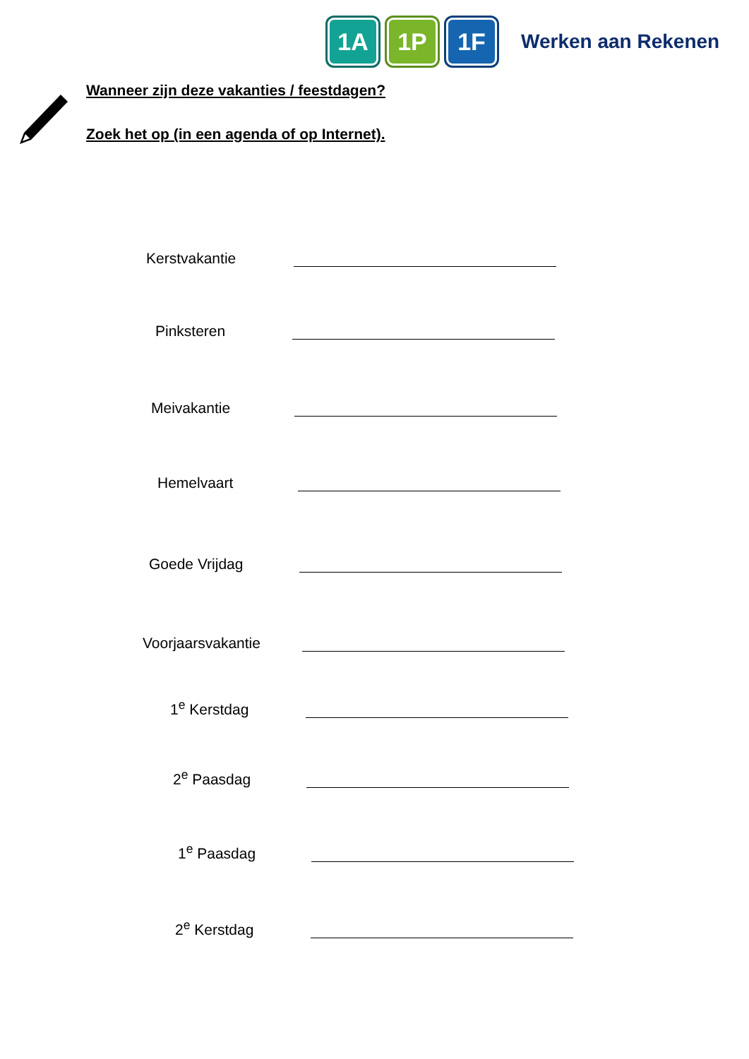1A 1P 1F Werken aan Rekenen
Wanneer zijn deze vakanties / feestdagen?
Zoek het op (in een agenda of op Internet).
Kerstvakantie
Pinksteren
Meivakantie
Hemelvaart
Goede Vrijdag
Voorjaarsvakantie
1<sup>e</sup> Kerstdag
2<sup>e</sup> Paasdag
1<sup>e</sup> Paasdag
2<sup>e</sup> Kerstdag